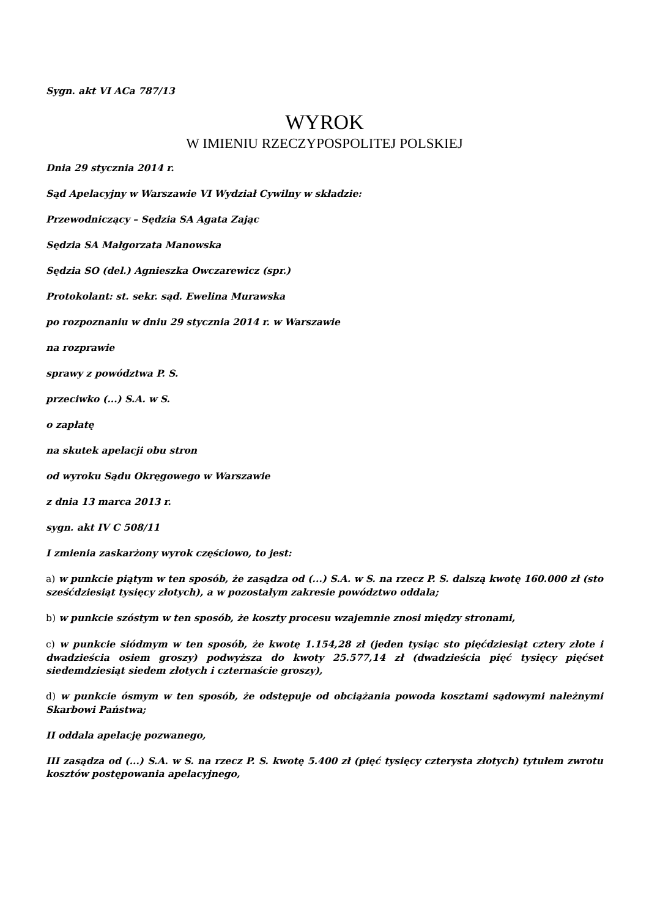Sygn. akt VI ACa 787/13
WYROK
W IMIENIU RZECZYPOSPOLITEJ POLSKIEJ
Dnia 29 stycznia 2014 r.
Sąd Apelacyjny w Warszawie VI Wydział Cywilny w składzie:
Przewodniczący – Sędzia SA Agata Zając
Sędzia SA Małgorzata Manowska
Sędzia SO (del.) Agnieszka Owczarewicz (spr.)
Protokolant: st. sekr. sąd. Ewelina Murawska
po rozpoznaniu w dniu 29 stycznia 2014 r. w Warszawie
na rozprawie
sprawy z powództwa P. S.
przeciwko (...) S.A. w S.
o zapłatę
na skutek apelacji obu stron
od wyroku Sądu Okręgowego w Warszawie
z dnia 13 marca 2013 r.
sygn. akt IV C 508/11
I zmienia zaskarżony wyrok częściowo, to jest:
a) w punkcie piątym w ten sposób, że zasądza od (...) S.A. w S. na rzecz P. S. dalszą kwotę 160.000 zł (sto sześćdziesiąt tysięcy złotych), a w pozostałym zakresie powództwo oddala;
b) w punkcie szóstym w ten sposób, że koszty procesu wzajemnie znosi między stronami,
c) w punkcie siódmym w ten sposób, że kwotę 1.154,28 zł (jeden tysiąc sto pięćdziesiąt cztery złote i dwadzieścia osiem groszy) podwyższa do kwoty 25.577,14 zł (dwadzieścia pięć tysięcy pięćset siedemdziesiąt siedem złotych i czternaście groszy),
d) w punkcie ósmym w ten sposób, że odstępuje od obciążania powoda kosztami sądowymi należnymi Skarbowi Państwa;
II oddala apelację pozwanego,
III zasądza od (...) S.A. w S. na rzecz P. S. kwotę 5.400 zł (pięć tysięcy czterysta złotych) tytułem zwrotu kosztów postępowania apelacyjnego,